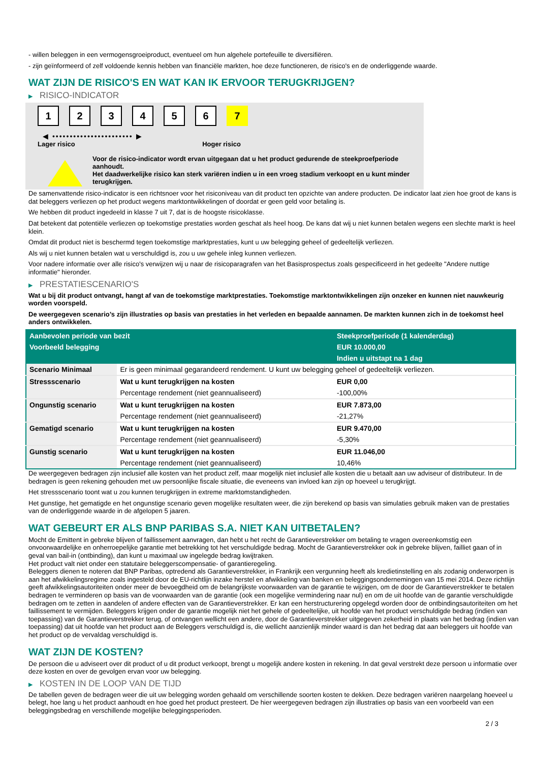- willen beleggen in een vermogensgroeiproduct, eventueel om hun algehele portefeuille te diversifiëren.
- zijn geïnformeerd of zelf voldoende kennis hebben van financiële markten, hoe deze functioneren, de risico's en de onderliggende waarde.
WAT ZIJN DE RISICO'S EN WAT KAN IK ERVOOR TERUGKRIJGEN?
▶ RISICO-INDICATOR
1 2 3 4 5 6 7
◀ ••••••••••••••••••••••• ▶
Lager risico Hoger risico
Voor de risico-indicator wordt ervan uitgegaan dat u het product gedurende de steekproefperiode aanhoudt.
Het daadwerkelijke risico kan sterk variëren indien u in een vroeg stadium verkoopt en u kunt minder terugkrijgen.
De samenvattende risico-indicator is een richtsnoer voor het risiconiveau van dit product ten opzichte van andere producten. De indicator laat zien hoe groot de kans is dat beleggers verliezen op het product wegens marktontwikkelingen of doordat er geen geld voor betaling is.
We hebben dit product ingedeeld in klasse 7 uit 7, dat is de hoogste risicoklasse.
Dat betekent dat potentiële verliezen op toekomstige prestaties worden geschat als heel hoog. De kans dat wij u niet kunnen betalen wegens een slechte markt is heel klein.
Omdat dit product niet is beschermd tegen toekomstige marktprestaties, kunt u uw belegging geheel of gedeeltelijk verliezen.
Als wij u niet kunnen betalen wat u verschuldigd is, zou u uw gehele inleg kunnen verliezen.
Voor nadere informatie over alle risico's verwijzen wij u naar de risicoparagrafen van het Basisprospectus zoals gespecificeerd in het gedeelte "Andere nuttige informatie" hieronder.
▶ PRESTATIESCENARIO'S
Wat u bij dit product ontvangt, hangt af van de toekomstige marktprestaties. Toekomstige marktontwikkelingen zijn onzeker en kunnen niet nauwkeurig worden voorspeld.
De weergegeven scenario’s zijn illustraties op basis van prestaties in het verleden en bepaalde aannamen. De markten kunnen zich in de toekomst heel anders ontwikkelen.
| Aanbevolen periode van bezit | | Steekproefperiode (1 kalenderdag) |
| --- | --- | --- |
| Voorbeeld belegging | | EUR 10.000,00 |
| | | Indien u uitstapt na 1 dag |
| Scenario Minimaal | Er is geen minimaal gegarandeerd rendement. U kunt uw belegging geheel of gedeeltelijk verliezen. | |
| Stressscenario | Wat u kunt terugkrijgen na kosten | EUR 0,00 |
| | Percentage rendement (niet geannualiseerd) | -100,00% |
| Ongunstig scenario | Wat u kunt terugkrijgen na kosten | EUR 7.873,00 |
| | Percentage rendement (niet geannualiseerd) | -21,27% |
| Gematigd scenario | Wat u kunt terugkrijgen na kosten | EUR 9.470,00 |
| | Percentage rendement (niet geannualiseerd) | -5,30% |
| Gunstig scenario | Wat u kunt terugkrijgen na kosten | EUR 11.046,00 |
| | Percentage rendement (niet geannualiseerd) | 10,46% |
De weergegeven bedragen zijn inclusief alle kosten van het product zelf, maar mogelijk niet inclusief alle kosten die u betaalt aan uw adviseur of distributeur. In de bedragen is geen rekening gehouden met uw persoonlijke fiscale situatie, die eveneens van invloed kan zijn op hoeveel u terugkrijgt.
Het stressscenario toont wat u zou kunnen terugkrijgen in extreme marktomstandigheden.
Het gunstige, het gematigde en het ongunstige scenario geven mogelijke resultaten weer, die zijn berekend op basis van simulaties gebruik maken van de prestaties van de onderliggende waarde in de afgelopen 5 jaaren.
WAT GEBEURT ER ALS BNP PARIBAS S.A. NIET KAN UITBETALEN?
Mocht de Emittent in gebreke blijven of faillissement aanvragen, dan hebt u het recht de Garantieverstrekker om betaling te vragen overeenkomstig een onvoorwaardelijke en onherroepelijke garantie met betrekking tot het verschuldigde bedrag. Mocht de Garantieverstrekker ook in gebreke blijven, failliet gaan of in geval van bail-in (ontbinding), dan kunt u maximaal uw ingelegde bedrag kwijtraken.
Het product valt niet onder een statutaire beleggerscompensatie- of garantieregeling.
Beleggers dienen te noteren dat BNP Paribas, optredend als Garantieverstrekker, in Frankrijk een vergunning heeft als kredietinstelling en als zodanig onderworpen is aan het afwikkelingsregime zoals ingesteld door de EU-richtlijn inzake herstel en afwikkeling van banken en beleggingsondernemingen van 15 mei 2014. Deze richtlijn geeft afwikkelingsautoriteiten onder meer de bevoegdheid om de belangrijkste voorwaarden van de garantie te wijzigen, om de door de Garantieverstrekker te betalen bedragen te verminderen op basis van de voorwaarden van de garantie (ook een mogelijke vermindering naar nul) en om de uit hoofde van de garantie verschuldigde bedragen om te zetten in aandelen of andere effecten van de Garantieverstrekker. Er kan een herstructurering opgelegd worden door de ontbindingsautoriteiten om het faillissement te vermijden. Beleggers krijgen onder de garantie mogelijk niet het gehele of gedeeltelijke, uit hoofde van het product verschuldigde bedrag (indien van toepassing) van de Garantieverstrekker terug, of ontvangen wellicht een andere, door de Garantieverstrekker uitgegeven zekerheid in plaats van het bedrag (indien van toepassing) dat uit hoofde van het product aan de Beleggers verschuldigd is, die wellicht aanzienlijk minder waard is dan het bedrag dat aan beleggers uit hoofde van het product op de vervaldag verschuldigd is.
WAT ZIJN DE KOSTEN?
De persoon die u adviseert over dit product of u dit product verkoopt, brengt u mogelijk andere kosten in rekening. In dat geval verstrekt deze persoon u informatie over deze kosten en over de gevolgen ervan voor uw belegging.
▶ KOSTEN IN DE LOOP VAN DE TIJD
De tabellen geven de bedragen weer die uit uw belegging worden gehaald om verschillende soorten kosten te dekken. Deze bedragen variëren naargelang hoeveel u belegt, hoe lang u het product aanhoudt en hoe goed het product presteert. De hier weergegeven bedragen zijn illustraties op basis van een voorbeeld van een beleggingsbedrag en verschillende mogelijke beleggingsperioden.
2 / 3